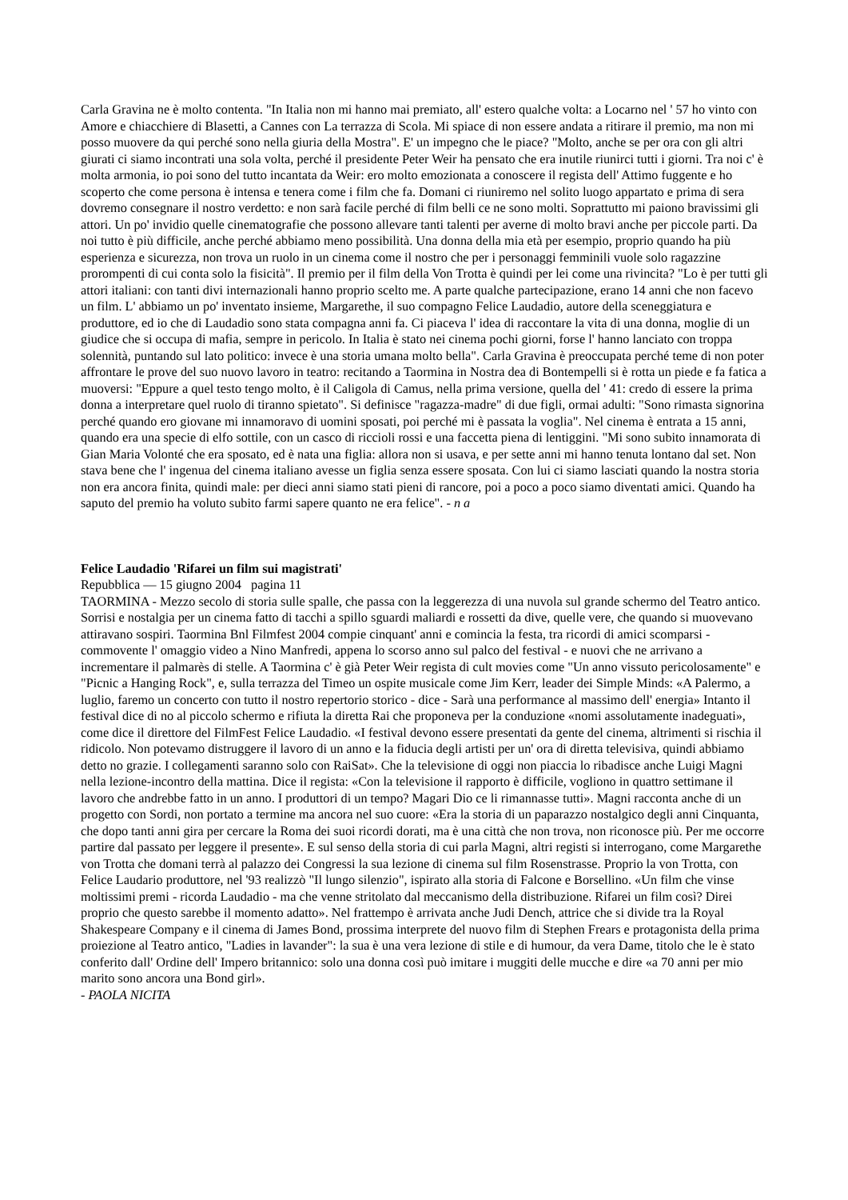Carla Gravina ne è molto contenta. "In Italia non mi hanno mai premiato, all' estero qualche volta: a Locarno nel ' 57 ho vinto con Amore e chiacchiere di Blasetti, a Cannes con La terrazza di Scola. Mi spiace di non essere andata a ritirare il premio, ma non mi posso muovere da qui perché sono nella giuria della Mostra". E' un impegno che le piace? "Molto, anche se per ora con gli altri giurati ci siamo incontrati una sola volta, perché il presidente Peter Weir ha pensato che era inutile riunirci tutti i giorni. Tra noi c' è molta armonia, io poi sono del tutto incantata da Weir: ero molto emozionata a conoscere il regista dell' Attimo fuggente e ho scoperto che come persona è intensa e tenera come i film che fa. Domani ci riuniremo nel solito luogo appartato e prima di sera dovremo consegnare il nostro verdetto: e non sarà facile perché di film belli ce ne sono molti. Soprattutto mi paiono bravissimi gli attori. Un po' invidio quelle cinematografie che possono allevare tanti talenti per averne di molto bravi anche per piccole parti. Da noi tutto è più difficile, anche perché abbiamo meno possibilità. Una donna della mia età per esempio, proprio quando ha più esperienza e sicurezza, non trova un ruolo in un cinema come il nostro che per i personaggi femminili vuole solo ragazzine prorompenti di cui conta solo la fisicità". Il premio per il film della Von Trotta è quindi per lei come una rivincita? "Lo è per tutti gli attori italiani: con tanti divi internazionali hanno proprio scelto me. A parte qualche partecipazione, erano 14 anni che non facevo un film. L' abbiamo un po' inventato insieme, Margarethe, il suo compagno Felice Laudadio, autore della sceneggiatura e produttore, ed io che di Laudadio sono stata compagna anni fa. Ci piaceva l' idea di raccontare la vita di una donna, moglie di un giudice che si occupa di mafia, sempre in pericolo. In Italia è stato nei cinema pochi giorni, forse l' hanno lanciato con troppa solennità, puntando sul lato politico: invece è una storia umana molto bella". Carla Gravina è preoccupata perché teme di non poter affrontare le prove del suo nuovo lavoro in teatro: recitando a Taormina in Nostra dea di Bontempelli si è rotta un piede e fa fatica a muoversi: "Eppure a quel testo tengo molto, è il Caligola di Camus, nella prima versione, quella del ' 41: credo di essere la prima donna a interpretare quel ruolo di tiranno spietato". Si definisce "ragazza-madre" di due figli, ormai adulti: "Sono rimasta signorina perché quando ero giovane mi innamoravo di uomini sposati, poi perché mi è passata la voglia". Nel cinema è entrata a 15 anni, quando era una specie di elfo sottile, con un casco di riccioli rossi e una faccetta piena di lentiggini. "Mi sono subito innamorata di Gian Maria Volonté che era sposato, ed è nata una figlia: allora non si usava, e per sette anni mi hanno tenuta lontano dal set. Non stava bene che l' ingenua del cinema italiano avesse un figlia senza essere sposata. Con lui ci siamo lasciati quando la nostra storia non era ancora finita, quindi male: per dieci anni siamo stati pieni di rancore, poi a poco a poco siamo diventati amici. Quando ha saputo del premio ha voluto subito farmi sapere quanto ne era felice". - n a
Felice Laudadio 'Rifarei un film sui magistrati'
Repubblica — 15 giugno 2004 pagina 11
TAORMINA - Mezzo secolo di storia sulle spalle, che passa con la leggerezza di una nuvola sul grande schermo del Teatro antico. Sorrisi e nostalgia per un cinema fatto di tacchi a spillo sguardi maliardi e rossetti da dive, quelle vere, che quando si muovevano attiravano sospiri. Taormina Bnl Filmfest 2004 compie cinquant' anni e comincia la festa, tra ricordi di amici scomparsi - commovente l' omaggio video a Nino Manfredi, appena lo scorso anno sul palco del festival - e nuovi che ne arrivano a incrementare il palmarès di stelle. A Taormina c' è già Peter Weir regista di cult movies come "Un anno vissuto pericolosamente" e "Picnic a Hanging Rock", e, sulla terrazza del Timeo un ospite musicale come Jim Kerr, leader dei Simple Minds: «A Palermo, a luglio, faremo un concerto con tutto il nostro repertorio storico - dice - Sarà una performance al massimo dell' energia» Intanto il festival dice di no al piccolo schermo e rifiuta la diretta Rai che proponeva per la conduzione «nomi assolutamente inadeguati», come dice il direttore del FilmFest Felice Laudadio. «I festival devono essere presentati da gente del cinema, altrimenti si rischia il ridicolo. Non potevamo distruggere il lavoro di un anno e la fiducia degli artisti per un' ora di diretta televisiva, quindi abbiamo detto no grazie. I collegamenti saranno solo con RaiSat». Che la televisione di oggi non piaccia lo ribadisce anche Luigi Magni nella lezione-incontro della mattina. Dice il regista: «Con la televisione il rapporto è difficile, vogliono in quattro settimane il lavoro che andrebbe fatto in un anno. I produttori di un tempo? Magari Dio ce li rimannasse tutti». Magni racconta anche di un progetto con Sordi, non portato a termine ma ancora nel suo cuore: «Era la storia di un paparazzo nostalgico degli anni Cinquanta, che dopo tanti anni gira per cercare la Roma dei suoi ricordi dorati, ma è una città che non trova, non riconosce più. Per me occorre partire dal passato per leggere il presente». E sul senso della storia di cui parla Magni, altri registi si interrogano, come Margarethe von Trotta che domani terrà al palazzo dei Congressi la sua lezione di cinema sul film Rosenstrasse. Proprio la von Trotta, con Felice Laudario produttore, nel '93 realizzò "Il lungo silenzio", ispirato alla storia di Falcone e Borsellino. «Un film che vinse moltissimi premi - ricorda Laudadio - ma che venne stritolato dal meccanismo della distribuzione. Rifarei un film così? Direi proprio che questo sarebbe il momento adatto». Nel frattempo è arrivata anche Judi Dench, attrice che si divide tra la Royal Shakespeare Company e il cinema di James Bond, prossima interprete del nuovo film di Stephen Frears e protagonista della prima proiezione al Teatro antico, "Ladies in lavander": la sua è una vera lezione di stile e di humour, da vera Dame, titolo che le è stato conferito dall' Ordine dell' Impero britannico: solo una donna così può imitare i muggiti delle mucche e dire «a 70 anni per mio marito sono ancora una Bond girl».
- PAOLA NICITA